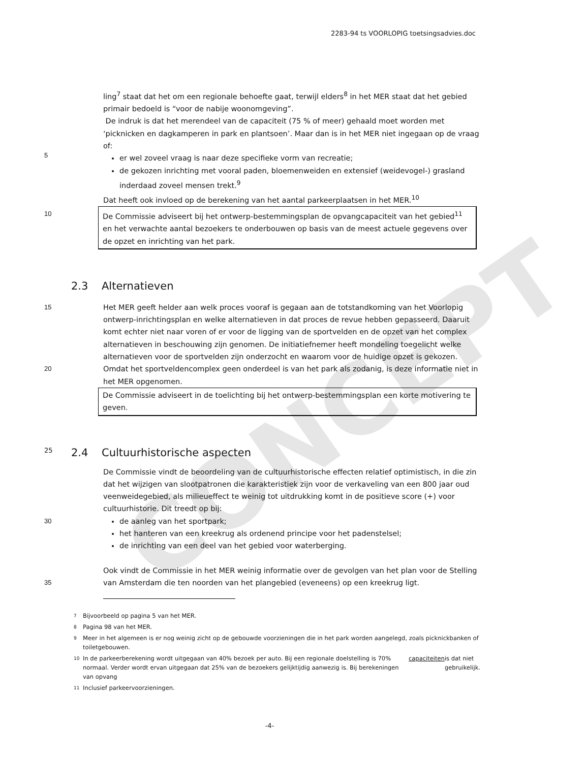CONCEPT
2283-94 ts VOORLOPIG toetsingsadvies.doc
5 ling<sup>7</sup> staat dat het om een regionale behoefte gaat, terwijl elders<sup>8</sup> in het MER staat dat het gebied primair bedoeld is “voor de nabije woonomgeving”.
De indruk is dat het merendeel van de capaciteit (75 % of meer) gehaald moet worden met ‘picknicken en dagkamperen in park en plantsoen’. Maar dan is in het MER niet ingegaan op de vraag of:
er wel zoveel vraag is naar deze specifieke vorm van recreatie;
de gekozen inrichting met vooral paden, bloemenweiden en extensief (weidevogel-) grasland inderdaad zoveel mensen trekt.<sup>9</sup>
Dat heeft ook invloed op de berekening van het aantal parkeerplaatsen in het MER.<sup>10</sup>
10
De Commissie adviseert bij het ontwerp-bestemmingsplan de opvangcapaciteit van het gebied<sup>11</sup> en het verwachte aantal bezoekers te onderbouwen op basis van de meest actuele gegevens over de opzet en inrichting van het park.
2.3 Alternatieven
15
20
Het MER geeft helder aan welk proces vooraf is gegaan aan de totstandkoming van het Voorlopig ontwerp-inrichtingsplan en welke alternatieven in dat proces de revue hebben gepasseerd. Daaruit komt echter niet naar voren of er voor de ligging van de sportvelden en de opzet van het complex alternatieven in beschouwing zijn genomen. De initiatiefnemer heeft mondeling toegelicht welke alternatieven voor de sportvelden zijn onderzocht en waarom voor de huidige opzet is gekozen. Omdat het sportveldencomplex geen onderdeel is van het park als zodanig, is deze informatie niet in het MER opgenomen.
De Commissie adviseert in de toelichting bij het ontwerp-bestemmingsplan een korte motivering te geven.
25 2.4 Cultuurhistorische aspecten
30
35
De Commissie vindt de beoordeling van de cultuurhistorische effecten relatief optimistisch, in die zin dat het wijzigen van slootpatronen die karakteristiek zijn voor de verkaveling van een 800 jaar oud veenweidegebied, als milieueffect te weinig tot uitdrukking komt in de positieve score (+) voor cultuurhistorie. Dit treedt op bij:
de aanleg van het sportpark;
het hanteren van een kreekrug als ordenend principe voor het padenstelsel;
de inrichting van een deel van het gebied voor waterberging.
Ook vindt de Commissie in het MER weinig informatie over de gevolgen van het plan voor de Stelling van Amsterdam die ten noorden van het plangebied (eveneens) op een kreekrug ligt.
7 Bijvoorbeeld op pagina 5 van het MER.
8 Pagina 98 van het MER.
9 Meer in het algemeen is er nog weinig zicht op de gebouwde voorzieningen die in het park worden aangelegd, zoals picknickbanken of toiletgebouwen.
10 In de parkeerberekening wordt uitgegaan van 40% bezoek per auto. Bij een regionale doelstelling is 70% normaal. Verder wordt ervan uitgegaan dat 25% van de bezoekers gelijktijdig aanwezig is. Bij berekeningen van opvang capaciteiten is dat niet gebruikelijk.
11 Inclusief parkeervoorzieningen.
-4-